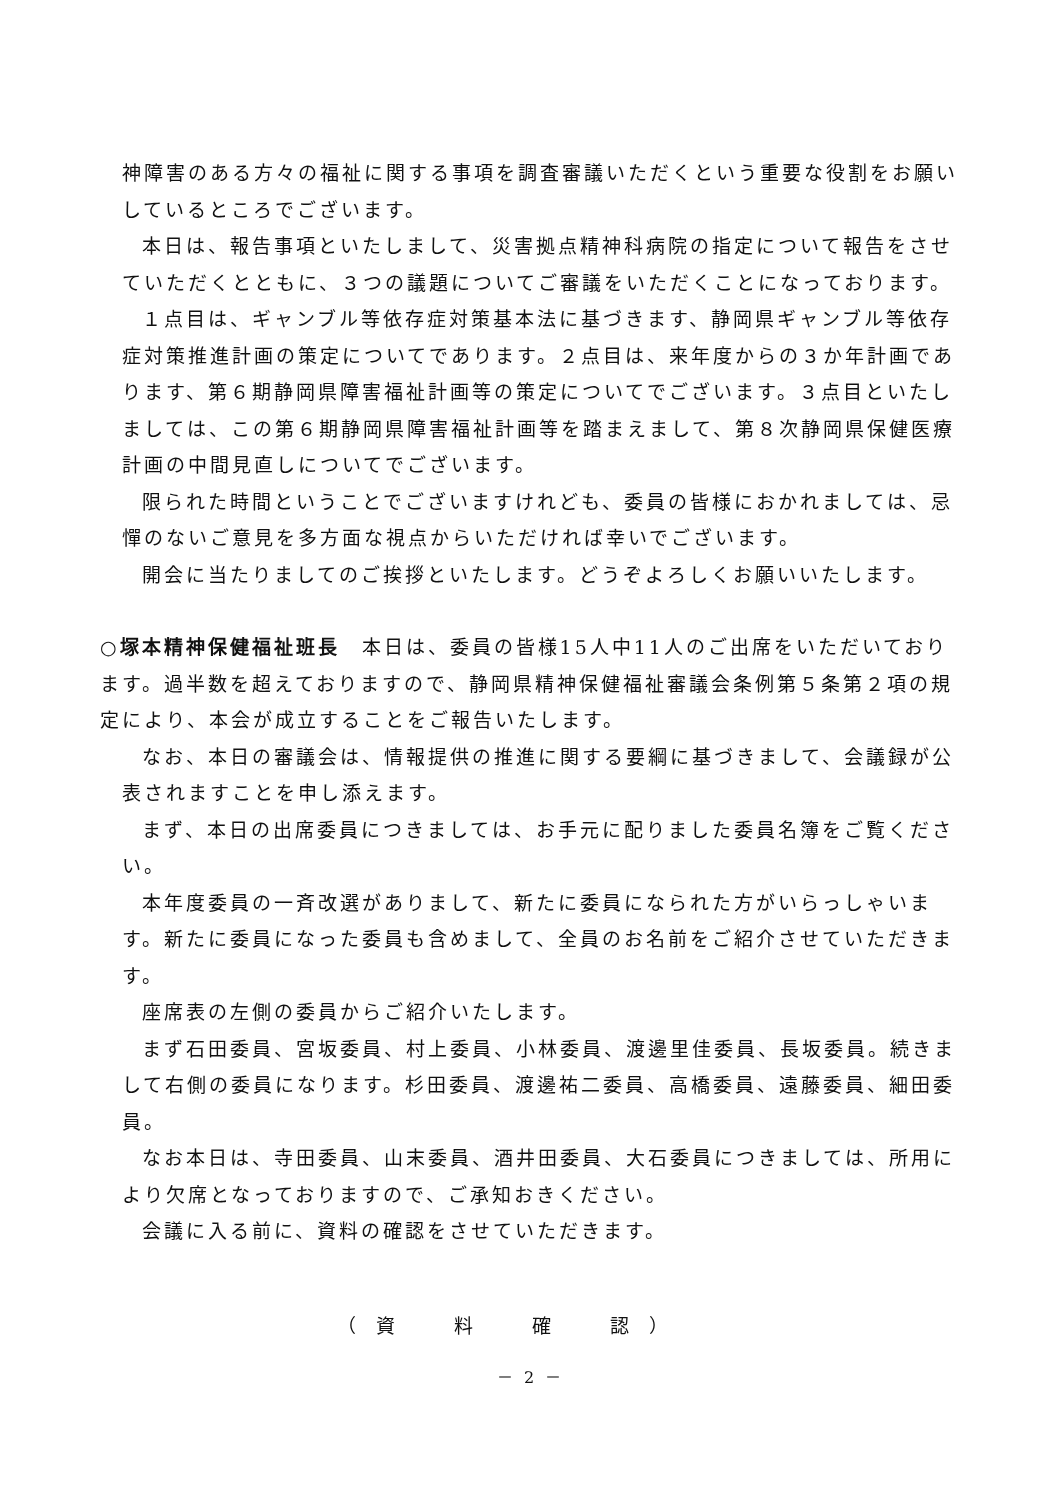神障害のある方々の福祉に関する事項を調査審議いただくという重要な役割をお願いしているところでございます。
本日は、報告事項といたしまして、災害拠点精神科病院の指定について報告をさせていただくとともに、３つの議題についてご審議をいただくことになっております。
１点目は、ギャンブル等依存症対策基本法に基づきます、静岡県ギャンブル等依存症対策推進計画の策定についてであります。２点目は、来年度からの３か年計画であります、第６期静岡県障害福祉計画等の策定についてでございます。３点目といたしましては、この第６期静岡県障害福祉計画等を踏まえまして、第８次静岡県保健医療計画の中間見直しについてでございます。
限られた時間ということでございますけれども、委員の皆様におかれましては、忌憚のないご意見を多方面な視点からいただければ幸いでございます。
開会に当たりましてのご挨拶といたします。どうぞよろしくお願いいたします。
○塚本精神保健福祉班長　本日は、委員の皆様15人中11人のご出席をいただいております。過半数を超えておりますので、静岡県精神保健福祉審議会条例第５条第２項の規定により、本会が成立することをご報告いたします。
なお、本日の審議会は、情報提供の推進に関する要綱に基づきまして、会議録が公表されますことを申し添えます。
まず、本日の出席委員につきましては、お手元に配りました委員名簿をご覧ください。
本年度委員の一斉改選がありまして、新たに委員になられた方がいらっしゃいます。新たに委員になった委員も含めまして、全員のお名前をご紹介させていただきます。
座席表の左側の委員からご紹介いたします。
まず石田委員、宮坂委員、村上委員、小林委員、渡邊里佳委員、長坂委員。続きまして右側の委員になります。杉田委員、渡邊祐二委員、高橋委員、遠藤委員、細田委員。
なお本日は、寺田委員、山末委員、酒井田委員、大石委員につきましては、所用により欠席となっておりますので、ご承知おきください。
会議に入る前に、資料の確認をさせていただきます。
（資　料　確　認）
－ 2 －